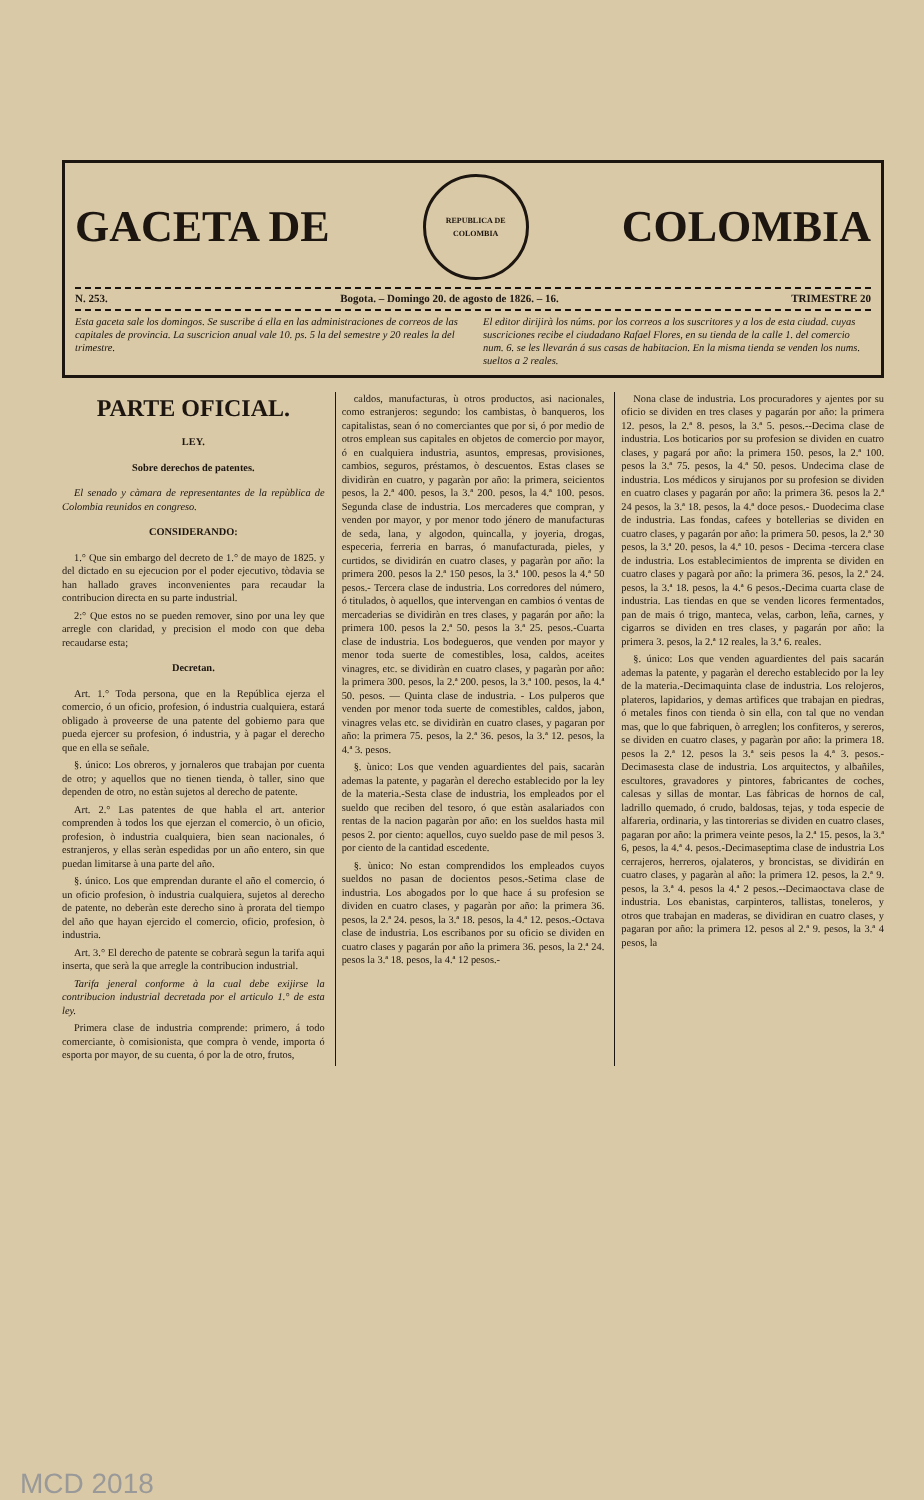GACETA DE
REPUBLICA DE COLOMBIA
COLOMBIA
N. 253. Bogota. – Domingo 20. de agosto de 1826. – 16. TRIMESTRE 20
Esta gaceta sale los domingos. Se suscribe á ella en las administraciones de correos de las capitales de provincia. La suscricion anual vale 10. ps. 5 la del semestre y 20 reales la del trimestre.
El editor dirijirà los núms. por los correos a los suscritores y a los de esta ciudad. cuyas suscriciones recibe el ciudadano Rafael Flores, en su tienda de la calle 1. del comercio num. 6. se les llevarán á sus casas de habitacion. En la misma tienda se venden los nums. sueltos a 2 reales.
PARTE OFICIAL.
LEY.
Sobre derechos de patentes.
El senado y càmara de representantes de la repùblica de Colombia reunidos en congreso.
CONSIDERANDO:
1.° Que sin embargo del decreto de 1.° de mayo de 1825. y del dictado en su ejecucion por el poder ejecutivo, tòdavia se han hallado graves inconvenientes para recaudar la contribucion directa en su parte industrial.
2:° Que estos no se pueden remover, sino por una ley que arregle con claridad, y precision el modo con que deba recaudarse esta;
Decretan.
Art. 1.° Toda persona, que en la República ejerza el comercio, ó un oficio, profesion, ó industria cualquiera, estará obligado à proveerse de una patente del gobierno para que pueda ejercer su profesion, ó industria, y à pagar el derecho que en ella se señale.
§. único: Los obreros, y jornaleros que trabajan por cuenta de otro; y aquellos que no tienen tienda, ò taller, sino que dependen de otro, no estàn sujetos al derecho de patente.
Art. 2.° Las patentes de que habla el art. anterior comprenden à todos los que ejerzan el comercio, ò un oficio, profesion, ò industria cualquiera, bien sean nacionales, ó estranjeros, y ellas seràn espedidas por un año entero, sin que puedan limitarse à una parte del año.
§. único. Los que emprendan durante el año el comercio, ó un oficio profesion, ò industria cualquiera, sujetos al derecho de patente, no deberàn este derecho sino à prorata del tiempo del año que hayan ejercido el comercio, oficio, profesion, ò industria.
Art. 3.° El derecho de patente se cobrarà segun la tarifa aqui inserta, que serà la que arregle la contribucion industrial.
Tarifa jeneral conforme à la cual debe exijirse la contribucion industrial decretada por el articulo 1.° de esta ley.
Primera clase de industria comprende: primero, á todo comerciante, ò comisionista, que compra ò vende, importa ó esporta por mayor, de su cuenta, ó por la de otro, frutos,
caldos, manufacturas, ù otros productos, asi nacionales, como estranjeros: segundo: los cambistas, ò banqueros, los capitalistas, sean ó no comerciantes que por si, ó por medio de otros emplean sus capitales en objetos de comercio por mayor, ó en cualquiera industria, asuntos, empresas, provisiones, cambios, seguros, préstamos, ò descuentos. Estas clases se dividiràn en cuatro, y pagaràn por año: la primera, seicientos pesos, la 2.ª 400. pesos, la 3.ª 200. pesos, la 4.ª 100. pesos. Segunda clase de industria. Los mercaderes que compran, y venden por mayor, y por menor todo jénero de manufacturas de seda, lana, y algodon, quincalla, y joyeria, drogas, especeria, ferreria en barras, ó manufacturada, pieles, y curtidos, se dividirán en cuatro clases, y pagaràn por año: la primera 200. pesos la 2.ª 150 pesos, la 3.ª 100. pesos la 4.ª 50 pesos.- Tercera clase de industria. Los corredores del número, ó titulados, ò aquellos, que intervengan en cambios ó ventas de mercaderias se dividiràn en tres clases, y pagarán por año: la primera 100. pesos la 2.ª 50. pesos la 3.ª 25. pesos.-Cuarta clase de industria. Los bodegueros, que venden por mayor y menor toda suerte de comestibles, losa, caldos, aceites vinagres, etc. se dividiràn en cuatro clases, y pagaràn por año: la primera 300. pesos, la 2.ª 200. pesos, la 3.ª 100. pesos, la 4.ª 50. pesos. — Quinta clase de industria. - Los pulperos que venden por menor toda suerte de comestibles, caldos, jabon, vinagres velas etc. se dividiràn en cuatro clases, y pagaran por año: la primera 75. pesos, la 2.ª 36. pesos, la 3.ª 12. pesos, la 4.ª 3. pesos.
§. ùnico: Los que venden aguardientes del pais, sacaràn ademas la patente, y pagaràn el derecho establecido por la ley de la materia.-Sesta clase de industria, los empleados por el sueldo que reciben del tesoro, ó que estàn asalariados con rentas de la nacion pagaràn por año: en los sueldos hasta mil pesos 2. por ciento: aquellos, cuyo sueldo pase de mil pesos 3. por ciento de la cantidad escedente.
§. ùnico: No estan comprendidos los empleados cuyos sueldos no pasan de docientos pesos.-Setima clase de industria. Los abogados por lo que hace á su profesion se dividen en cuatro clases, y pagaràn por año: la primera 36. pesos, la 2.ª 24. pesos, la 3.ª 18. pesos, la 4.ª 12. pesos.-Octava clase de industria. Los escribanos por su oficio se dividen en cuatro clases y pagarán por año la primera 36. pesos, la 2.ª 24. pesos la 3.ª 18. pesos, la 4.ª 12 pesos.-
Nona clase de industria. Los procuradores y ajentes por su oficio se dividen en tres clases y pagarán por año: la primera 12. pesos, la 2.ª 8. pesos, la 3.ª 5. pesos.--Decima clase de industria. Los boticarios por su profesion se dividen en cuatro clases, y pagará por año: la primera 150. pesos, la 2.ª 100. pesos la 3.ª 75. pesos, la 4.ª 50. pesos. Undecima clase de industria. Los médicos y sirujanos por su profesion se dividen en cuatro clases y pagarán por año: la primera 36. pesos la 2.ª 24 pesos, la 3.ª 18. pesos, la 4.ª doce pesos.- Duodecima clase de industria. Las fondas, cafees y botellerias se dividen en cuatro clases, y pagarán por año: la primera 50. pesos, la 2.ª 30 pesos, la 3.ª 20. pesos, la 4.ª 10. pesos - Decima -tercera clase de industria. Los establecimientos de imprenta se dividen en cuatro clases y pagarà por año: la primera 36. pesos, la 2.ª 24. pesos, la 3.ª 18. pesos, la 4.ª 6 pesos.-Decima cuarta clase de industria. Las tiendas en que se venden licores fermentados, pan de mais ó trigo, manteca, velas, carbon, leña, carnes, y cigarros se dividen en tres clases, y pagarán por año: la primera 3. pesos, la 2.ª 12 reales, la 3.ª 6. reales.
§. único: Los que venden aguardientes del pais sacarán ademas la patente, y pagaràn el derecho establecido por la ley de la materia.-Decimaquinta clase de industria. Los relojeros, plateros, lapidarios, y demas artìfices que trabajan en piedras, ó metales finos con tienda ò sin ella, con tal que no vendan mas, que lo que fabriquen, ò arreglen; los confiteros, y sereros, se dividen en cuatro clases, y pagaràn por año: la primera 18. pesos la 2.ª 12. pesos la 3.ª seis pesos la 4.ª 3. pesos.- Decimasesta clase de industria. Los arquitectos, y albañiles, escultores, gravadores y pintores, fabricantes de coches, calesas y sillas de montar. Las fàbricas de hornos de cal, ladrillo quemado, ó crudo, baldosas, tejas, y toda especie de alfareria, ordinaria, y las tintorerias se dividen en cuatro clases, pagaran por año: la primera veinte pesos, la 2.ª 15. pesos, la 3.ª 6, pesos, la 4.ª 4. pesos.-Decimaseptima clase de industria Los cerrajeros, herreros, ojalateros, y broncistas, se dividirán en cuatro clases, y pagaràn al año: la primera 12. pesos, la 2.ª 9. pesos, la 3.ª 4. pesos la 4.ª 2 pesos.--Decimaoctava clase de industria. Los ebanistas, carpinteros, tallistas, toneleros, y otros que trabajan en maderas, se dividiran en cuatro clases, y pagaran por año: la primera 12. pesos al 2.ª 9. pesos, la 3.ª 4 pesos, la
MCD 2018